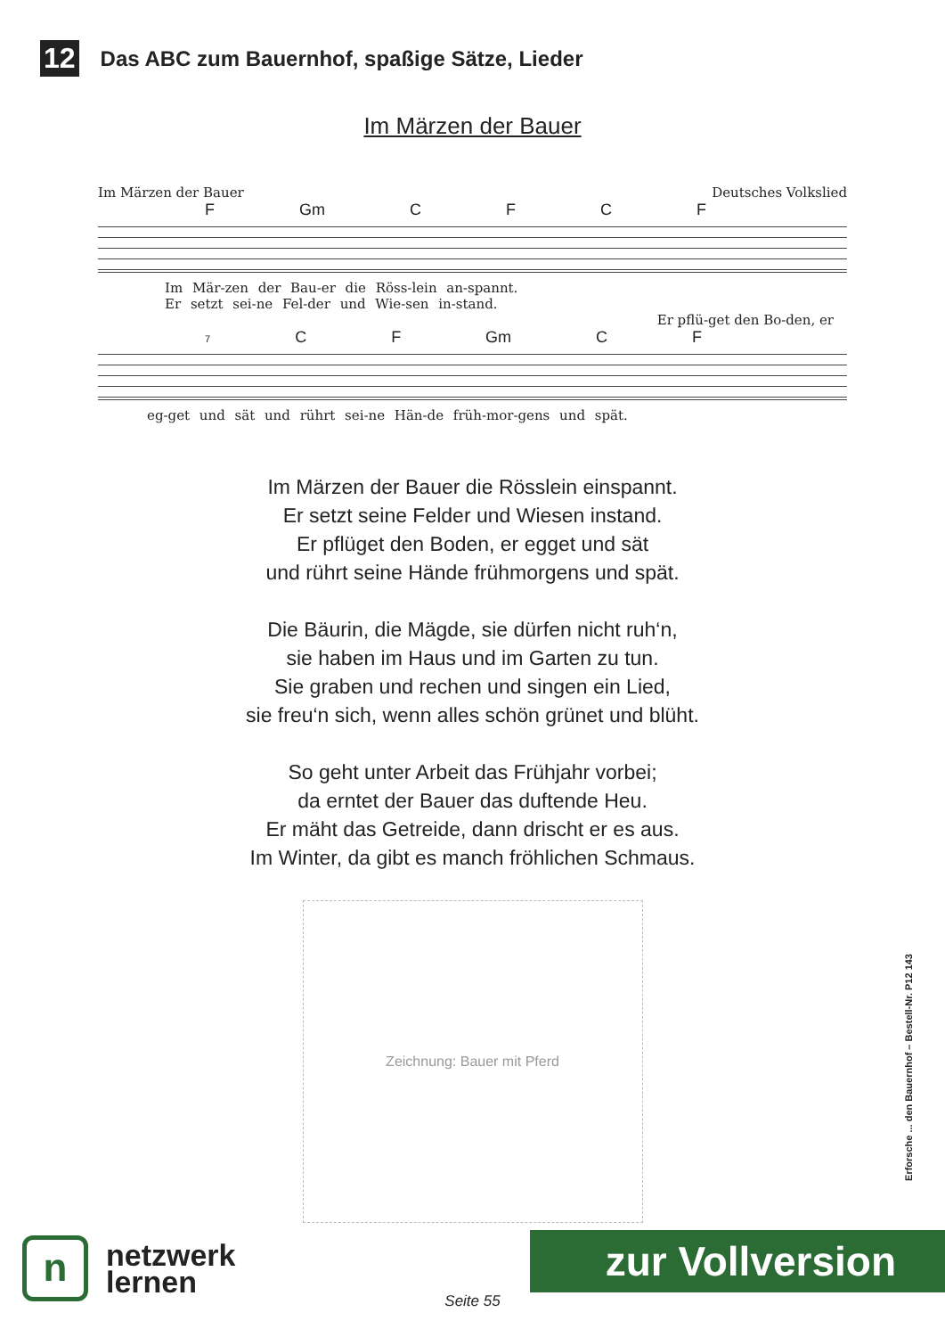12 Das ABC zum Bauernhof, spaßige Sätze, Lieder
Im Märzen der Bauer
Im Märzen der Bauer Deutsches Volkslied
F Gm C F C F
Im Mär-zen der Bau-er die Röss-lein an-spannt.
Er setzt sei-ne Fel-der und Wie-sen in-stand.
Er pflü-get den Bo-den, er
7 C F Gm C F
eg-get und sät und rührt sei-ne Hän-de früh-mor-gens und spät.
Im Märzen der Bauer die Rösslein einspannt.
Er setzt seine Felder und Wiesen instand.
Er pflüget den Boden, er egget und sät
und rührt seine Hände frühmorgens und spät.
Die Bäurin, die Mägde, sie dürfen nicht ruh‘n,
sie haben im Haus und im Garten zu tun.
Sie graben und rechen und singen ein Lied,
sie freu‘n sich, wenn alles schön grünet und blüht.
So geht unter Arbeit das Frühjahr vorbei;
da erntet der Bauer das duftende Heu.
Er mäht das Getreide, dann drischt er es aus.
Im Winter, da gibt es manch fröhlichen Schmaus.
Zeichnung: Bauer mit Pferd
Erforsche ... den Bauernhof – Bestell-Nr. P12 143
n
netzwerk
lernen
zur Vollversion
Seite 55